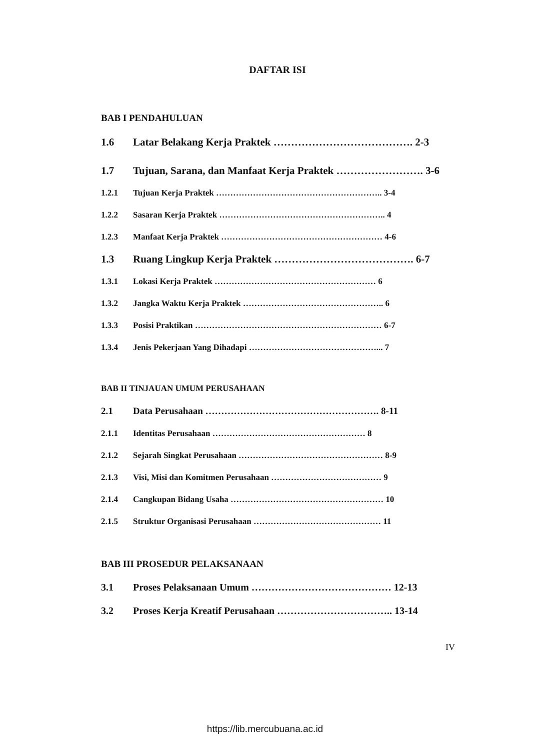DAFTAR ISI
BAB I PENDAHULUAN
1.6 Latar Belakang Kerja Praktek …………………………………. 2-3
1.7 Tujuan, Sarana, dan Manfaat Kerja Praktek ……………………. 3-6
1.2.1 Tujuan Kerja Praktek ………………………………………………….. 3-4
1.2.2 Sasaran Kerja Praktek ………………………………………………….. 4
1.2.3 Manfaat Kerja Praktek ………………………………………………… 4-6
1.3 Ruang Lingkup Kerja Praktek …………………………………. 6-7
1.3.1 Lokasi Kerja Praktek ………………………………………………… 6
1.3.2 Jangka Waktu Kerja Praktek ………………………………………….. 6
1.3.3 Posisi Praktikan ………………………………………………………… 6-7
1.3.4 Jenis Pekerjaan Yang Dihadapi ………………………………………... 7
BAB II TINJAUAN UMUM PERUSAHAAN
2.1 Data Perusahaan ………………………………………………. 8-11
2.1.1 Identitas Perusahaan ……………………………………………… 8
2.1.2 Sejarah Singkat Perusahaan …………………………………………… 8-9
2.1.3 Visi, Misi dan Komitmen Perusahaan ………………………………… 9
2.1.4 Cangkupan Bidang Usaha ……………………………………………… 10
2.1.5 Struktur Organisasi Perusahaan ……………………………………… 11
BAB III PROSEDUR PELAKSANAAN
3.1 Proses Pelaksanaan Umum …………………………………… 12-13
3.2 Proses Kerja Kreatif Perusahaan …………………………….. 13-14
IV
https://lib.mercubuana.ac.id